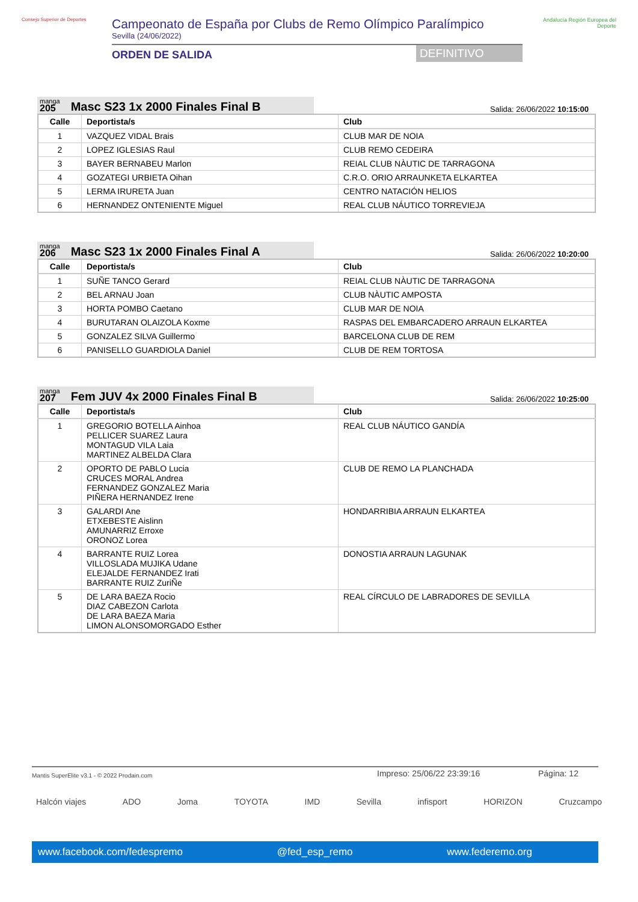Consejo Superior de Deportes
Campeonato de España por Clubs de Remo Olímpico Paralímpico
Sevilla (24/06/2022)
ORDEN DE SALIDA DEFINITIVO
Andalucía Región Europea del Deporte
manga
205
Masc S23 1x 2000 Finales Final B
Salida: 26/06/2022 10:15:00
| Calle | Deportista/s | Club |
| --- | --- | --- |
| 1 | VAZQUEZ VIDAL Brais | CLUB MAR DE NOIA |
| 2 | LOPEZ IGLESIAS Raul | CLUB REMO CEDEIRA |
| 3 | BAYER BERNABEU Marlon | REIAL CLUB NÀUTIC DE TARRAGONA |
| 4 | GOZATEGI URBIETA Oihan | C.R.O. ORIO ARRAUNKETA ELKARTEA |
| 5 | LERMA IRURETA Juan | CENTRO NATACIÓN HELIOS |
| 6 | HERNANDEZ ONTENIENTE Miguel | REAL CLUB NÁUTICO TORREVIEJA |
manga
206
Masc S23 1x 2000 Finales Final A
Salida: 26/06/2022 10:20:00
| Calle | Deportista/s | Club |
| --- | --- | --- |
| 1 | SUÑE TANCO Gerard | REIAL CLUB NÀUTIC DE TARRAGONA |
| 2 | BEL ARNAU Joan | CLUB NÀUTIC AMPOSTA |
| 3 | HORTA POMBO Caetano | CLUB MAR DE NOIA |
| 4 | BURUTARAN OLAIZOLA Koxme | RASPAS DEL EMBARCADERO ARRAUN ELKARTEA |
| 5 | GONZALEZ SILVA Guillermo | BARCELONA CLUB DE REM |
| 6 | PANISELLO GUARDIOLA Daniel | CLUB DE REM TORTOSA |
manga
207
Fem JUV 4x 2000 Finales Final B
Salida: 26/06/2022 10:25:00
| Calle | Deportista/s | Club |
| --- | --- | --- |
| 1 | GREGORIO BOTELLA Ainhoa PELLICER SUAREZ Laura MONTAGUD VILA Laia MARTINEZ ALBELDA Clara | REAL CLUB NÁUTICO GANDÍA |
| 2 | OPORTO DE PABLO Lucia CRUCES MORAL Andrea FERNANDEZ GONZALEZ Maria PIÑERA HERNANDEZ Irene | CLUB DE REMO LA PLANCHADA |
| 3 | GALARDI Ane ETXEBESTE Aislinn AMUNARRIZ Erroxe ORONOZ Lorea | HONDARRIBIA ARRAUN ELKARTEA |
| 4 | BARRANTE RUIZ Lorea VILLOSLADA MUJIKA Udane ELEJALDE FERNANDEZ Irati BARRANTE RUIZ ZuriÑe | DONOSTIA ARRAUN LAGUNAK |
| 5 | DE LARA BAEZA Rocio DIAZ CABEZON Carlota DE LARA BAEZA Maria LIMON ALONSOMORGADO Esther | REAL CÍRCULO DE LABRADORES DE SEVILLA |
Mantis SuperElite v3.1 - © 2022 Prodain.com Impreso: 25/06/22 23:39:16 Página: 12
Halcón viajes ADO Joma TOYOTA IMD Sevilla infisport HORIZON Cruzcampo
www.facebook.com/fedespremo @fed_esp_remo www.federemo.org